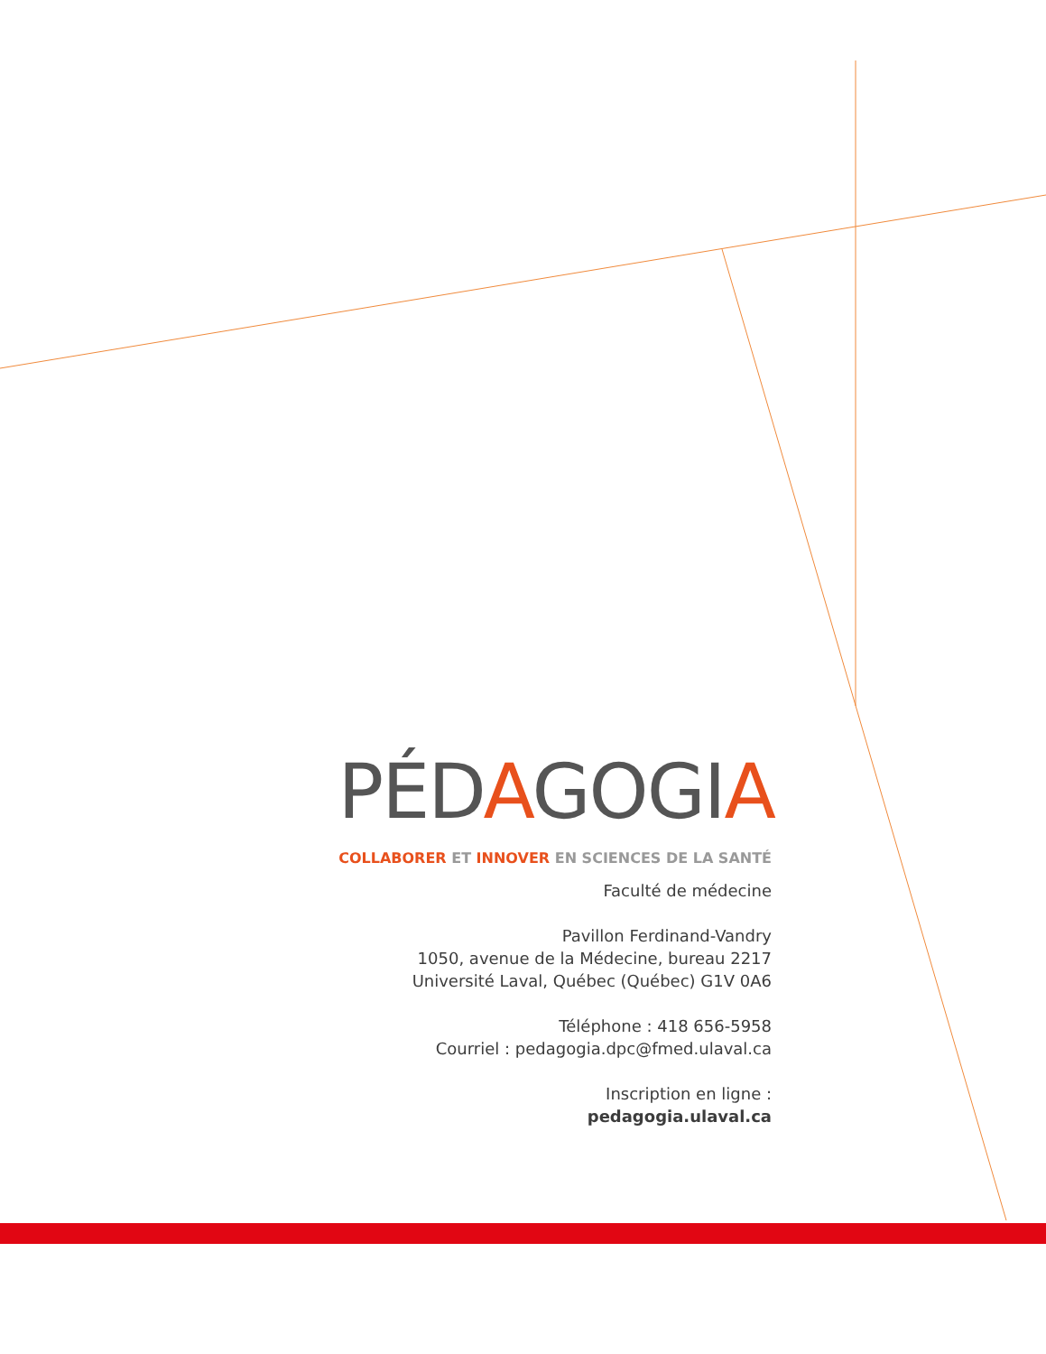PÉDAGOGIA
COLLABORER ET INNOVER EN SCIENCES DE LA SANTÉ
Faculté de médecine
Pavillon Ferdinand-Vandry
1050, avenue de la Médecine, bureau 2217
Université Laval, Québec (Québec) G1V 0A6
Téléphone : 418 656-5958
Courriel : pedagogia.dpc@fmed.ulaval.ca
Inscription en ligne :
pedagogia.ulaval.ca